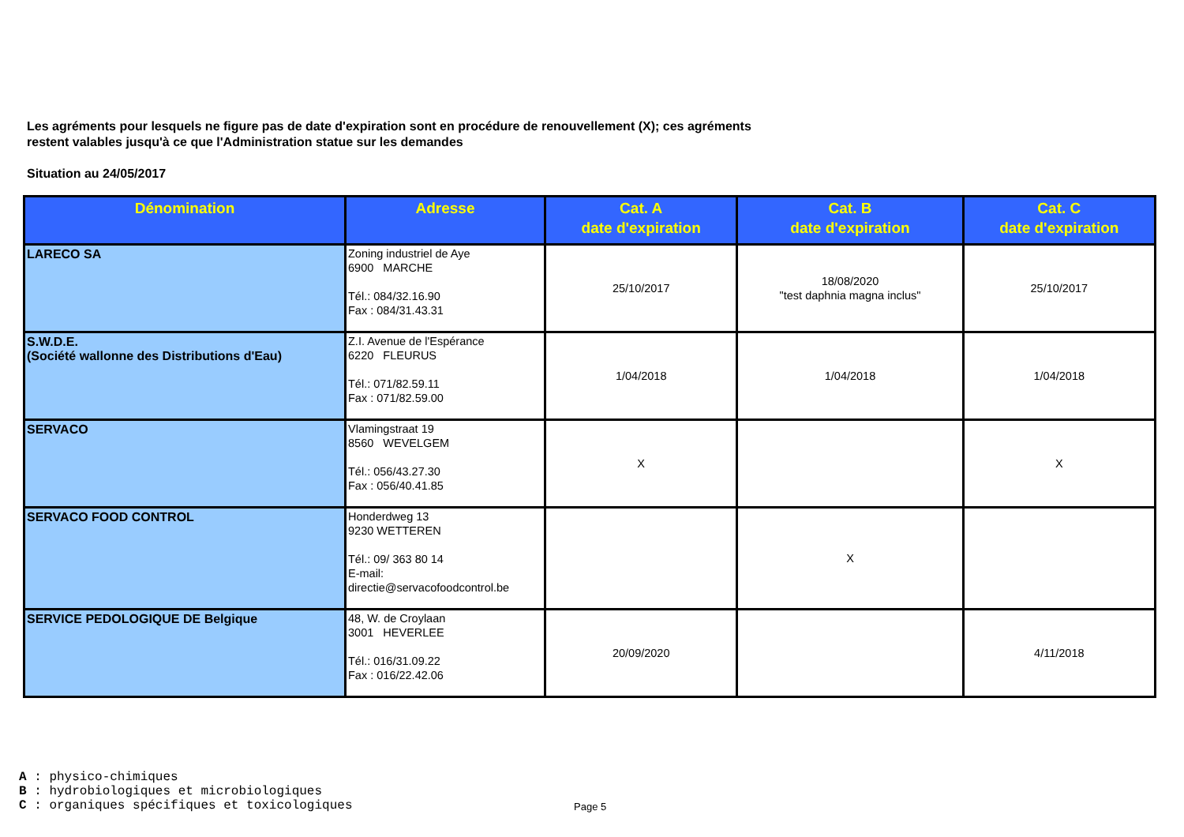Les agréments pour lesquels ne figure pas de date d'expiration sont en procédure de renouvellement (X); ces agréments
restent valables jusqu'à ce que l'Administration statue sur les demandes
Situation au 24/05/2017
| Dénomination | Adresse | Cat. A date d'expiration | Cat. B date d'expiration | Cat. C date d'expiration |
| --- | --- | --- | --- | --- |
| LARECO SA | Zoning industriel de Aye 6900 MARCHE Tél.: 084/32.16.90 Fax : 084/31.43.31 | 25/10/2017 | 18/08/2020 "test daphnia magna inclus" | 25/10/2017 |
| S.W.D.E. (Société wallonne des Distributions d'Eau) | Z.I. Avenue de l'Espérance 6220 FLEURUS Tél.: 071/82.59.11 Fax : 071/82.59.00 | 1/04/2018 | 1/04/2018 | 1/04/2018 |
| SERVACO | Vlamingstraat 19 8560 WEVELGEM Tél.: 056/43.27.30 Fax : 056/40.41.85 | X | | X |
| SERVACO FOOD CONTROL | Honderdweg 13 9230 WETTEREN Tél.: 09/ 363 80 14 E-mail: directie@servacofoodcontrol.be | | X | |
| SERVICE PEDOLOGIQUE DE Belgique | 48, W. de Croylaan 3001 HEVERLEE Tél.: 016/31.09.22 Fax : 016/22.42.06 | 20/09/2020 | | 4/11/2018 |
A : physico-chimiques
B : hydrobiologiques et microbiologiques
C : organiques spécifiques et toxicologiques
Page 5